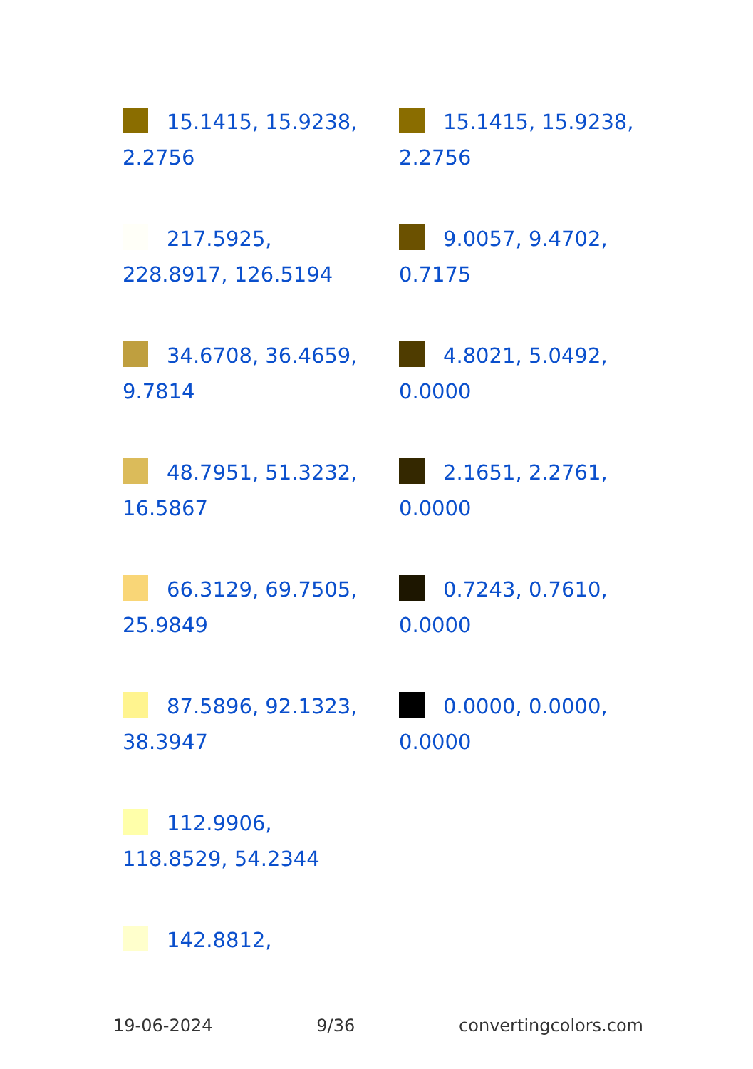15.1415, 15.9238, 2.2756
15.1415, 15.9238, 2.2756
217.5925, 228.8917, 126.5194
9.0057, 9.4702, 0.7175
34.6708, 36.4659, 9.7814
4.8021, 5.0492, 0.0000
48.7951, 51.3232, 16.5867
2.1651, 2.2761, 0.0000
66.3129, 69.7505, 25.9849
0.7243, 0.7610, 0.0000
87.5896, 92.1323, 38.3947
0.0000, 0.0000, 0.0000
112.9906, 118.8529, 54.2344
142.8812,
19-06-2024 9/36 convertingcolors.com